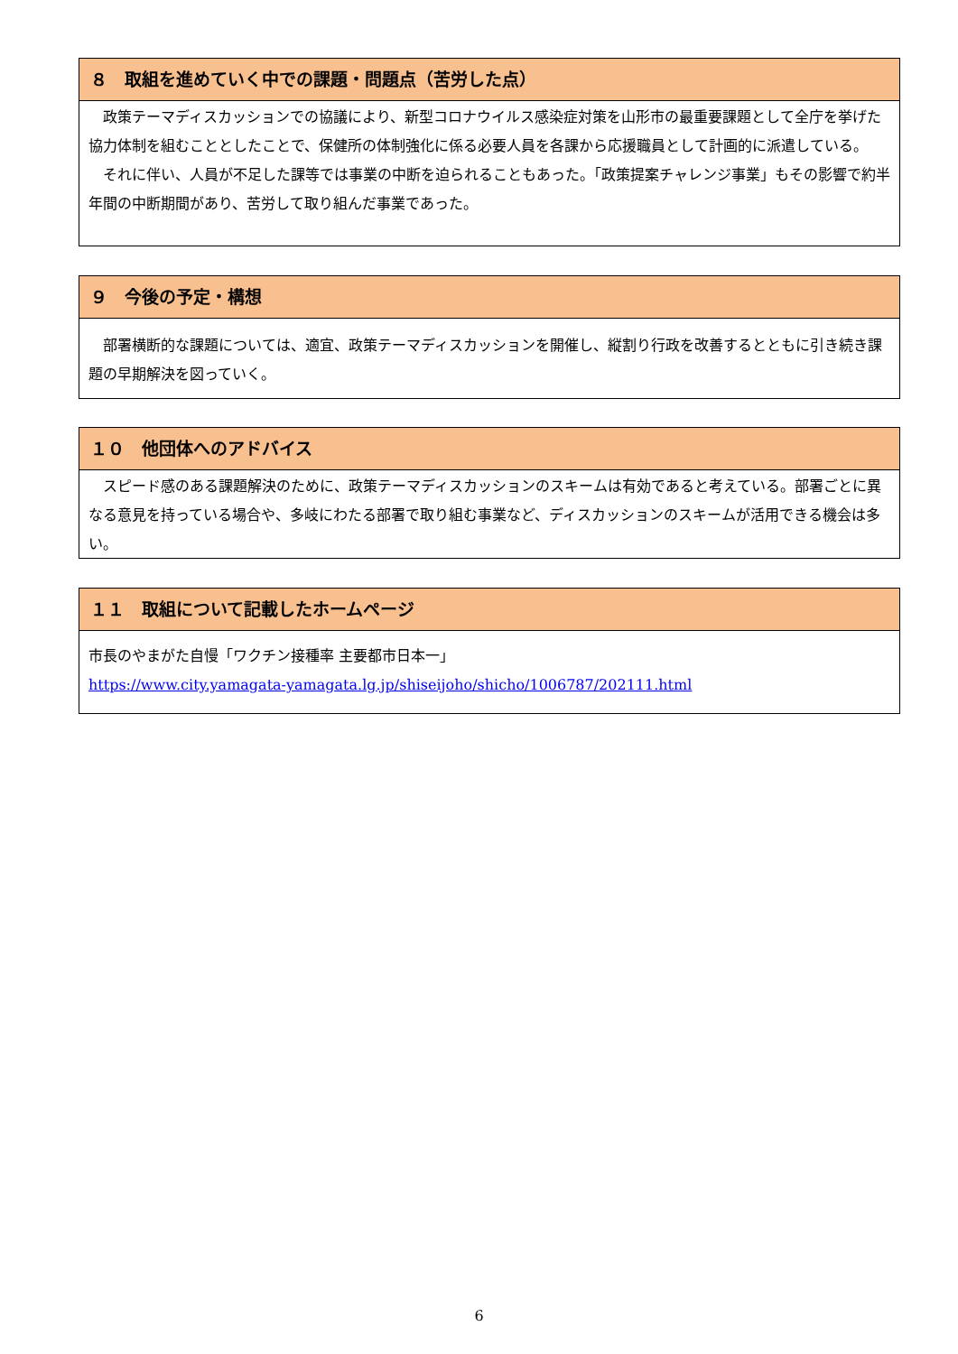８　取組を進めていく中での課題・問題点（苦労した点）
　政策テーマディスカッションでの協議により、新型コロナウイルス感染症対策を山形市の最重要課題として全庁を挙げた協力体制を組むこととしたことで、保健所の体制強化に係る必要人員を各課から応援職員として計画的に派遣している。
　それに伴い、人員が不足した課等では事業の中断を迫られることもあった。「政策提案チャレンジ事業」もその影響で約半年間の中断期間があり、苦労して取り組んだ事業であった。
９　今後の予定・構想
　部署横断的な課題については、適宜、政策テーマディスカッションを開催し、縦割り行政を改善するとともに引き続き課題の早期解決を図っていく。
１０　他団体へのアドバイス
　スピード感のある課題解決のために、政策テーマディスカッションのスキームは有効であると考えている。部署ごとに異なる意見を持っている場合や、多岐にわたる部署で取り組む事業など、ディスカッションのスキームが活用できる機会は多い。
１１　取組について記載したホームページ
市長のやまがた自慢「ワクチン接種率 主要都市日本一」
https://www.city.yamagata-yamagata.lg.jp/shiseijoho/shicho/1006787/202111.html
6